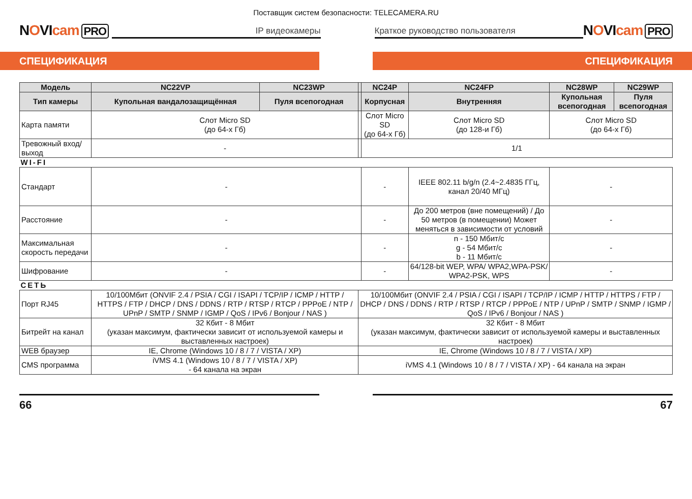Поставщик систем безопасности: TELECAMERA.RU
NOVIcam PRO
IP видеокамеры
Краткое руководство пользователя
NOVIcam PRO
СПЕЦИФИКАЦИЯ СПЕЦИФИКАЦИЯ
| Модель | NC22VP | NC23WP | | NC24P | NC24FP | NC28WP | NC29WP |
| --- | --- | --- | --- | --- | --- | --- | --- |
| Тип камеры | Купольная вандалозащищённая | Пуля всепогодная | | Корпусная | Внутренняя | Купольная всепогодная | Пуля всепогодная |
| Карта памяти | Слот Micro SD (до 64-х Гб) | | | Слот Micro SD (до 64-х Гб) | Слот Micro SD (до 128-и Гб) | Слот Micro SD (до 64-х Гб) | |
| Тревожный вход/выход | - | | | 1/1 | | | |
| WI-FI | | | | | | | |
| Стандарт | - | | | - | IEEE 802.11 b/g/n (2.4~2.4835 ГГц, канал 20/40 МГц) | - | |
| Расстояние | - | | | - | До 200 метров (вне помещений) / До 50 метров (в помещении) Может меняться в зависимости от условий | - | |
| Максимальная скорость передачи | - | | | - | n - 150 Мбит/с g - 54 Мбит/с b - 11 Мбит/с | - | |
| Шифрование | - | | | - | 64/128-bit WEP, WPA/ WPA2,WPA-PSK/ WPA2-PSK, WPS | - | |
| СЕТЬ | | | | | | | |
| Порт RJ45 | 10/100Мбит (ONVIF 2.4 / PSIA / CGI / ISAPI / TCP/IP / ICMP / HTTP / HTTPS / FTP / DHCP / DNS / DDNS / RTP / RTSP / RTCP / PPPoE / NTP / UPnP / SMTP / SNMP / IGMP / QoS / IPv6 / Bonjour / NAS ) | | 10/100Мбит (ONVIF 2.4 / PSIA / CGI / ISAPI / TCP/IP / ICMP / HTTP / HTTPS / FTP / DHCP / DNS / DDNS / RTP / RTSP / RTCP / PPPoE / NTP / UPnP / SMTP / SNMP / IGMP / QoS / IPv6 / Bonjour / NAS ) | | | | |
| Битрейт на канал | 32 Кбит - 8 Мбит (указан максимум, фактически зависит от используемой камеры и выставленных настроек) | | 32 Кбит - 8 Мбит (указан максимум, фактически зависит от используемой камеры и выставленных настроек) | | | | |
| WEB браузер | IE, Chrome (Windows 10 / 8 / 7 / VISTA / XP) | | IE, Chrome (Windows 10 / 8 / 7 / VISTA / XP) | | | | |
| CMS программа | iVMS 4.1 (Windows 10 / 8 / 7 / VISTA / XP) - 64 канала на экран | | iVMS 4.1 (Windows 10 / 8 / 7 / VISTA / XP) - 64 канала на экран | | | | |
66 67